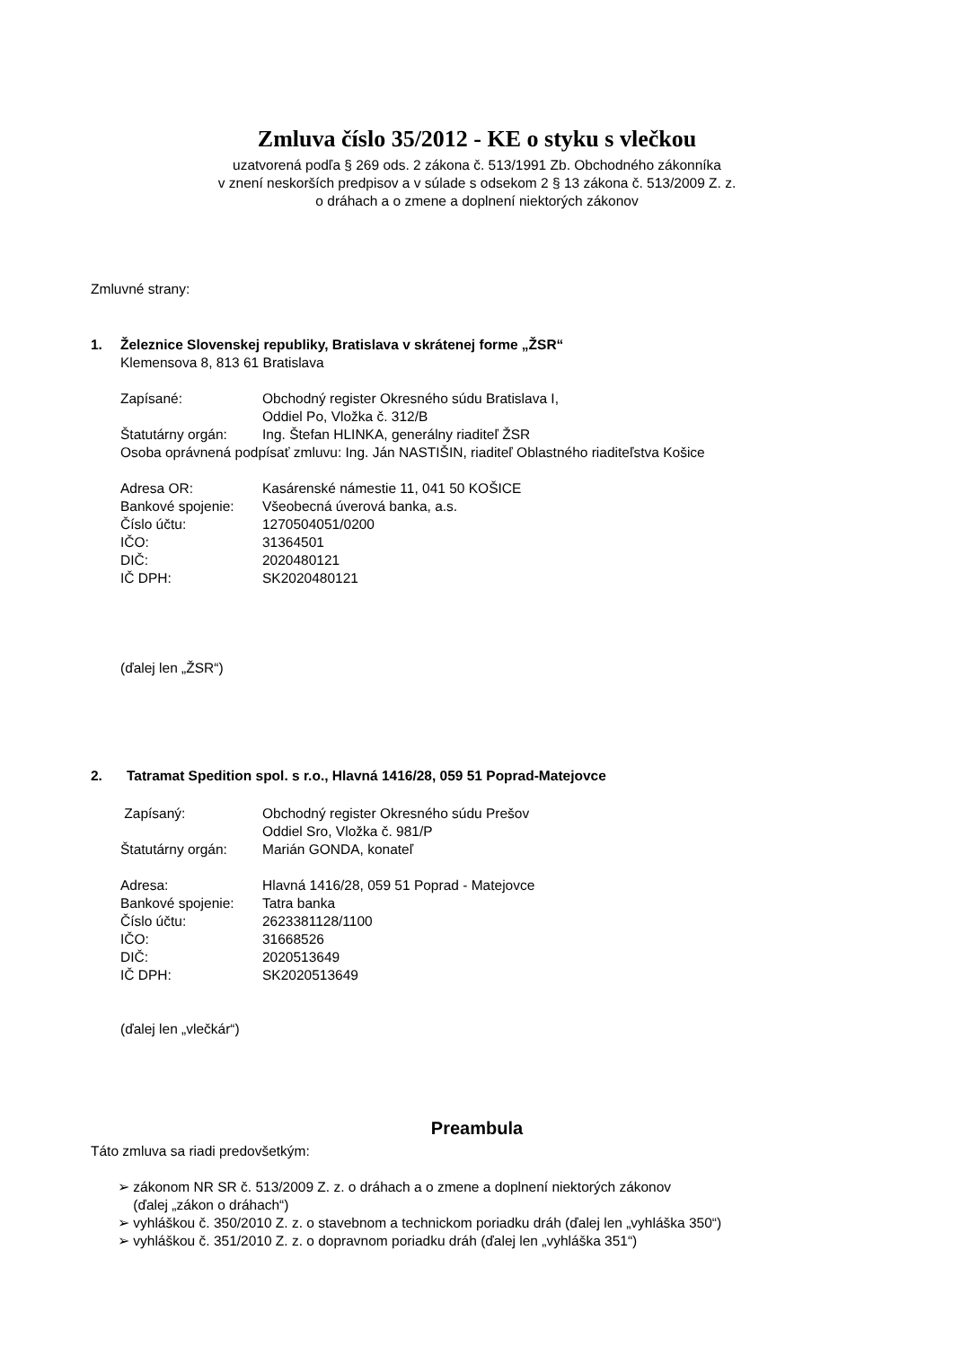Zmluva číslo 35/2012 - KE o styku s vlečkou
uzatvorená podľa § 269 ods. 2 zákona č. 513/1991 Zb. Obchodného zákonníka
v znení neskorších predpisov a v súlade s odsekom 2 § 13 zákona č. 513/2009 Z. z.
o dráhach a o zmene a doplnení niektorých zákonov
Zmluvné strany:
1. Železnice Slovenskej republiky, Bratislava v skrátenej forme „ŽSR“
Klemensova 8, 813 61 Bratislava
Zapísané: Obchodný register Okresného súdu Bratislava I,
Oddiel Po, Vložka č. 312/B
Štatutárny orgán: Ing. Štefan HLINKA, generálny riaditeľ ŽSR
Osoba oprávnená podpísať zmluvu: Ing. Ján NASTIŠIN, riaditeľ Oblastného riaditeľstva Košice
Adresa OR: Kasárenské námestie 11, 041 50 KOŠICE
Bankové spojenie: Všeobecná úverová banka, a.s.
Číslo účtu: 1270504051/0200
IČO: 31364501
DIČ: 2020480121
IČ DPH: SK2020480121
(ďalej len „ŽSR“)
2. Tatramat Spedition spol. s r.o., Hlavná 1416/28, 059 51 Poprad-Matejovce
Zapísaný: Obchodný register Okresného súdu Prešov
Oddiel Sro, Vložka č. 981/P
Štatutárny orgán: Marián GONDA, konateľ
Adresa: Hlavná 1416/28, 059 51 Poprad - Matejovce
Bankové spojenie: Tatra banka
Číslo účtu: 2623381128/1100
IČO: 31668526
DIČ: 2020513649
IČ DPH: SK2020513649
(ďalej len „vlečkár“)
Preambula
Táto zmluva sa riadi predovšetkým:
➢ zákonom NR SR č. 513/2009 Z. z. o dráhach a o zmene a doplnení niektorých zákonov
(ďalej „zákon o dráhach“)
➢ vyhláškou č. 350/2010 Z. z. o stavebnom a technickom poriadku dráh (ďalej len „vyhláška 350“)
➢ vyhláškou č. 351/2010 Z. z. o dopravnom poriadku dráh (ďalej len „vyhláška 351“)